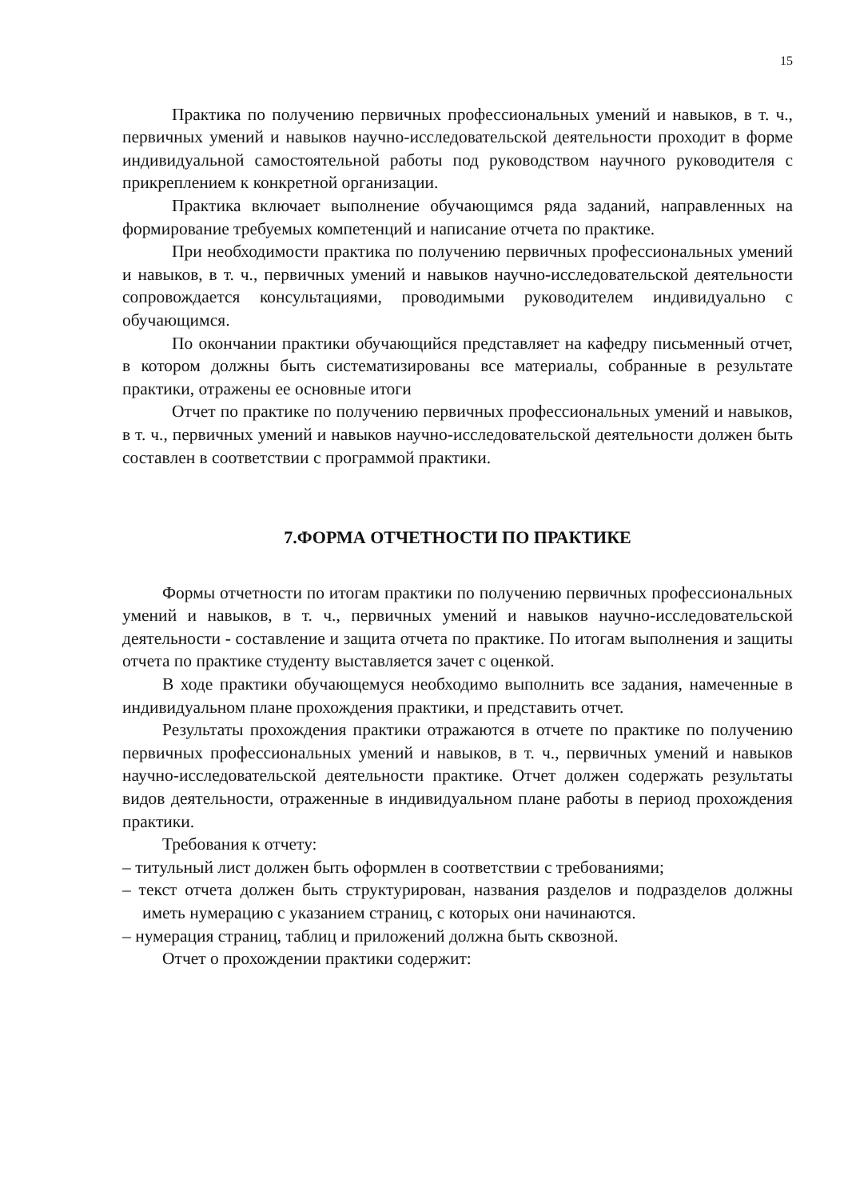15
Практика по получению первичных профессиональных умений и навыков, в т. ч., первичных умений и навыков научно-исследовательской деятельности проходит в форме индивидуальной самостоятельной работы под руководством научного руководителя с прикреплением к конкретной организации.
Практика включает выполнение обучающимся ряда заданий, направленных на формирование требуемых компетенций и написание отчета по практике.
При необходимости практика по получению первичных профессиональных умений и навыков, в т. ч., первичных умений и навыков научно-исследовательской деятельности сопровождается консультациями, проводимыми руководителем индивидуально с обучающимся.
По окончании практики обучающийся представляет на кафедру письменный отчет, в котором должны быть систематизированы все материалы, собранные в результате практики, отражены ее основные итоги
Отчет по практике по получению первичных профессиональных умений и навыков, в т. ч., первичных умений и навыков научно-исследовательской деятельности должен быть составлен в соответствии с программой практики.
7.ФОРМА ОТЧЕТНОСТИ ПО ПРАКТИКЕ
Формы отчетности по итогам практики по получению первичных профессиональных умений и навыков, в т. ч., первичных умений и навыков научно-исследовательской деятельности - составление и защита отчета по практике. По итогам выполнения и защиты отчета по практике студенту выставляется зачет с оценкой.
В ходе практики обучающемуся необходимо выполнить все задания, намеченные в индивидуальном плане прохождения практики, и представить отчет.
Результаты прохождения практики отражаются в отчете по практике по получению первичных профессиональных умений и навыков, в т. ч., первичных умений и навыков научно-исследовательской деятельности практике. Отчет должен содержать результаты видов деятельности, отраженные в индивидуальном плане работы в период прохождения практики.
Требования к отчету:
– титульный лист должен быть оформлен в соответствии с требованиями;
– текст отчета должен быть структурирован, названия разделов и подразделов должны иметь нумерацию с указанием страниц, с которых они начинаются.
– нумерация страниц, таблиц и приложений должна быть сквозной.
Отчет о прохождении практики содержит: